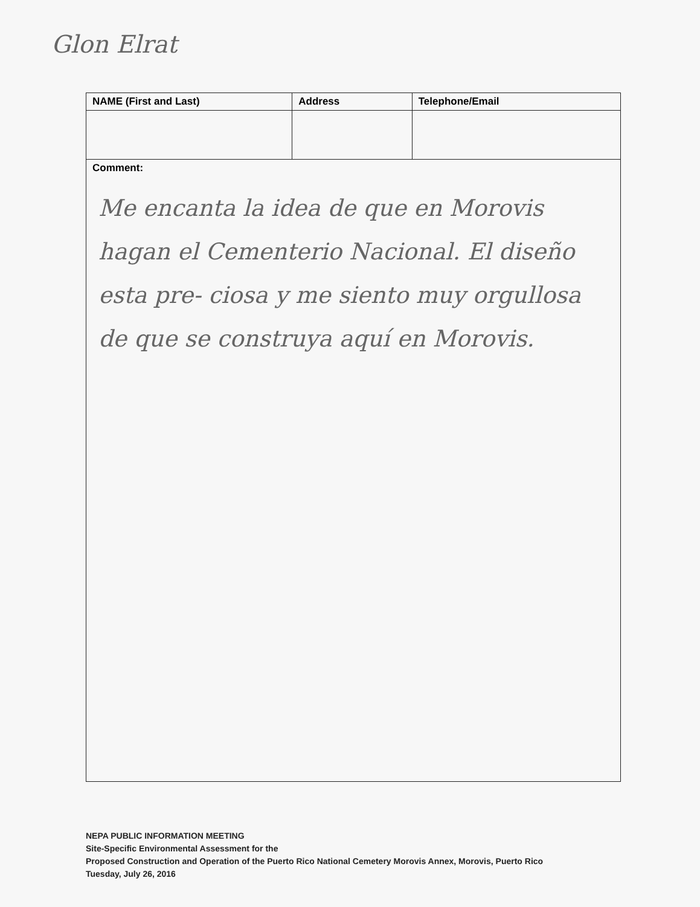Glon Elrat
| NAME (First and Last) | Address | Telephone/Email |
| --- | --- | --- |
| Comment: Me encanta la idea de que en Morovis hagan el Cementerio Nacional. El diseño esta pre- ciosa y me siento muy orgullosa de que se construya aquí en Morovis. | | |
NEPA PUBLIC INFORMATION MEETING
Site-Specific Environmental Assessment for the
Proposed Construction and Operation of the Puerto Rico National Cemetery Morovis Annex, Morovis, Puerto Rico
Tuesday, July 26, 2016